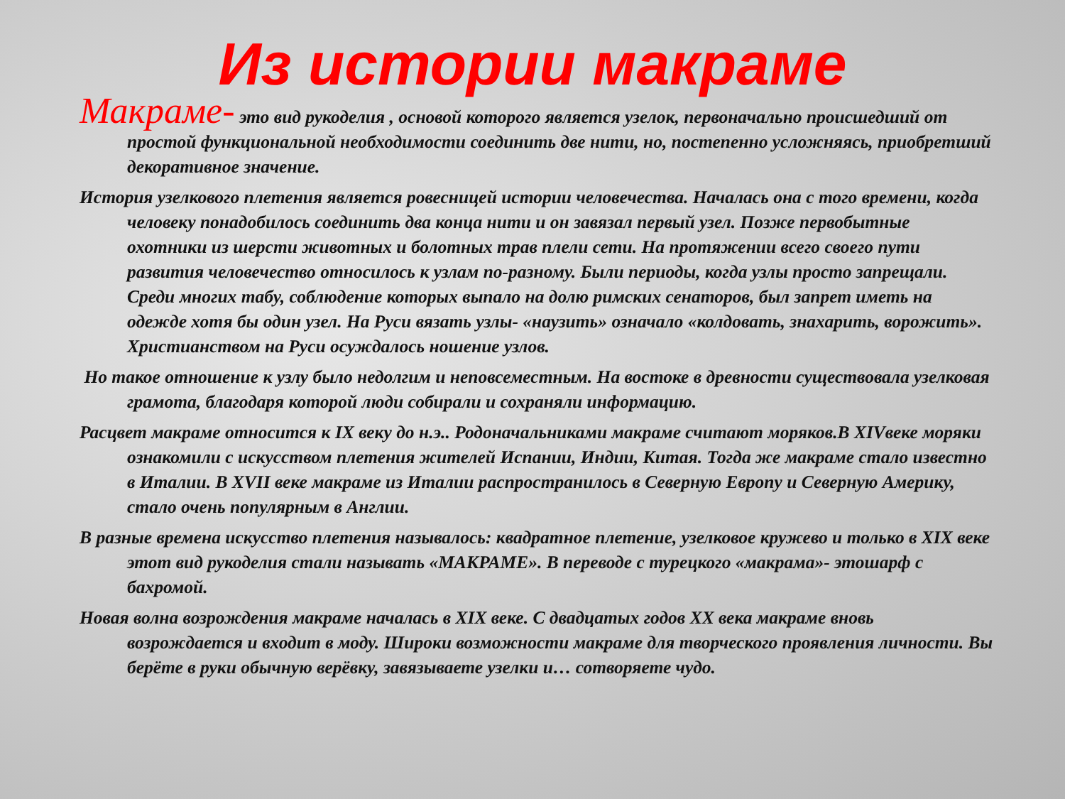Из истории макраме
Макраме- это вид рукоделия , основой которого является узелок, первоначально происшедший от простой функциональной необходимости соединить две нити, но, постепенно усложняясь, приобретший декоративное значение.
История узелкового плетения является ровесницей истории человечества. Началась она с того времени, когда человеку понадобилось соединить два конца нити и он завязал первый узел. Позже первобытные охотники из шерсти животных и болотных трав плели сети. На протяжении всего своего пути развития человечество относилось к узлам по-разному. Были периоды, когда узлы просто запрещали. Среди многих табу, соблюдение которых выпало на долю римских сенаторов, был запрет иметь на одежде хотя бы один узел. На Руси вязать узлы- «наузить» означало «колдовать, знахарить, ворожить». Христианством на Руси осуждалось ношение узлов.
Но такое отношение к узлу было недолгим и неповсеместным. На востоке в древности существовала узелковая грамота, благодаря которой люди собирали и сохраняли информацию.
Расцвет макраме относится к IX веку до н.э.. Родоначальниками макраме считают моряков.В XIVвеке моряки ознакомили с искусством плетения жителей Испании, Индии, Китая. Тогда же макраме стало известно в Италии. В XVII веке макраме из Италии распространилось в Северную Европу и Северную Америку, стало очень популярным в Англии.
В разные времена искусство плетения называлось: квадратное плетение, узелковое кружево и только в XIX веке этот вид рукоделия стали называть «МАКРАМЕ». В переводе с турецкого «макрама»- этошарф с бахромой.
Новая волна возрождения макраме началась в XIX веке. С двадцатых годов XX века макраме вновь возрождается и входит в моду. Широки возможности макраме для творческого проявления личности. Вы берёте в руки обычную верёвку, завязываете узелки и… сотворяете чудо.